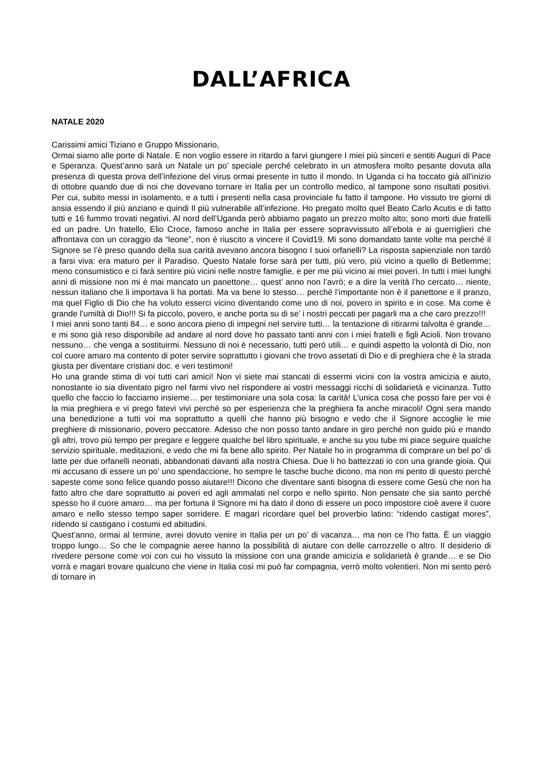DALL’AFRICA
NATALE 2020
Carissimi amici Tiziano e Gruppo Missionario,
Ormai siamo alle porte di Natale. E non voglio essere in ritardo a farvi giungere I miei più sinceri e sentiti Auguri di Pace e Speranza. Quest’anno sarà un Natale un po’ speciale perché celebrato in un atmosfera molto pesante dovuta alla presenza di questa prova dell’infezione del virus ormai presente in tutto il mondo. In Uganda ci ha toccato già all’inizio di ottobre quando due di noi che dovevano tornare in Italia per un controllo medico, al tampone sono risultati positivi. Per cui, subito messi in isolamento, e a tutti i presenti nella casa provinciale fu fatto il tampone. Ho vissuto tre giorni di ansia essendo il più anziano e quindi Il più vulnerabile all’infezione. Ho pregato molto quel Beato Carlo Acutis e di fatto tutti e 16 fummo trovati negativi. Al nord dell’Uganda però abbiamo pagato un prezzo molto alto; sono morti due fratelli ed un padre. Un fratello, Elio Croce, famoso anche in Italia per essere sopravvissuto all’ebola e ai guerriglieri che affrontava con un coraggio da “leone”, non è riuscito a vincere il Covid19. Mi sono domandato tante volte ma perché il Signore se l’è preso quando della sua carità avevano ancora bisogno I suoi orfanelli? La risposta sapienziale non tardò a farsi viva: era maturo per il Paradiso. Questo Natale forse sarà per tutti, più vero, più vicino a quello di Betlemme; meno consumistico e ci farà sentire più vicini nelle nostre famiglie, e per me più vicino ai miei poveri. In tutti i miei lunghi anni di missione non mi è mai mancato un panettone… quest’ anno non l’avrò; e a dire la verità l’ho cercato… niente, nessun italiano che li importava li ha portati. Ma va bene lo stesso… perché l’importante non è il panettone e il pranzo, ma quel Figlio di Dio che ha voluto esserci vicino diventando come uno di noi, povero in spirito e in cose. Ma come è grande l’umiltà di Dio!!! Si fa piccolo, povero, e anche porta su di se’ i nostri peccati per pagarli ma a che caro prezzo!!!
I miei anni sono tanti 84… e sono ancora pieno di impegni nel servire tutti… la tentazione di ritirarmi talvolta è grande… e mi sono già reso disponibile ad andare al nord dove ho passato tanti anni con i miei fratelli e figli Acioli. Non trovano nessuno… che venga a sostituirmi. Nessuno di noi è necessario, tutti però utili… e quindi aspetto la volontà di Dio, non col cuore amaro ma contento di poter servire soprattutto i giovani che trovo assetati di Dio e di preghiera che è la strada giusta per diventare cristiani doc. e veri testimoni!
Ho una grande stima di voi tutti cari amici! Non vi siete mai stancati di essermi vicini con la vostra amicizia e aiuto, nonostante io sia diventato pigro nel farmi vivo nel rispondere ai vostri messaggi ricchi di solidarietà e vicinanza. Tutto quello che faccio lo facciamo insieme… per testimoniare una sola cosa: la carità! L’unica cosa che posso fare per voi è la mia preghiera e vi prego fatevi vivi perché so per esperienza che la preghiera fa anche miracoli! Ogni sera mando una benedizione a tutti voi ma soprattutto a quelli che hanno più bisogno e vedo che il Signore accoglie le mie preghiere di missionario, povero peccatore. Adesso che non posso tanto andare in giro perché non guido più e mando gli altri, trovo più tempo per pregare e leggere qualche bel libro spirituale, e anche su you tube mi piace seguire qualche servizio spirituale, meditazioni, e vedo che mi fa bene allo spirito. Per Natale ho in programma di comprare un bel po’ di latte per due orfanelli neonati, abbandonati davanti alla nostra Chiesa. Due li ho battezzati io con una grande gioia. Qui mi accusano di essere un po’ uno spendaccione, ho sempre le tasche buche dicono, ma non mi pento di questo perché sapeste come sono felice quando posso aiutare!!! Dicono che diventare santi bisogna di essere come Gesù che non ha fatto altro che dare soprattutto ai poveri ed agli ammalati nel corpo e nello spirito. Non pensate che sia santo perché spesso ho il cuore amaro… ma per fortuna il Signore mi ha dato il dono di essere un poco impostore cioè avere il cuore amaro e nello stesso tempo saper sorridere. E magari ricordare quel bel proverbio latino: “ridendo castigat mores”, ridendo si castigano i costumi ed abitudini.
Quest’anno, ormai al termine, avrei dovuto venire in Italia per un po’ di vacanza… ma non ce l’ho fatta. È un viaggio troppo lungo… So che le compagnie aeree hanno la possibilità di aiutare con delle carrozzelle o altro. Il desiderio di rivedere persone come voi con cui ho vissuto la missione con una grande amicizia e solidarietà è grande… e se Dio vorrà e magari trovare qualcuno che viene in Italia così mi può far compagnia, verrò molto volentieri. Non mi sento però di tornare in